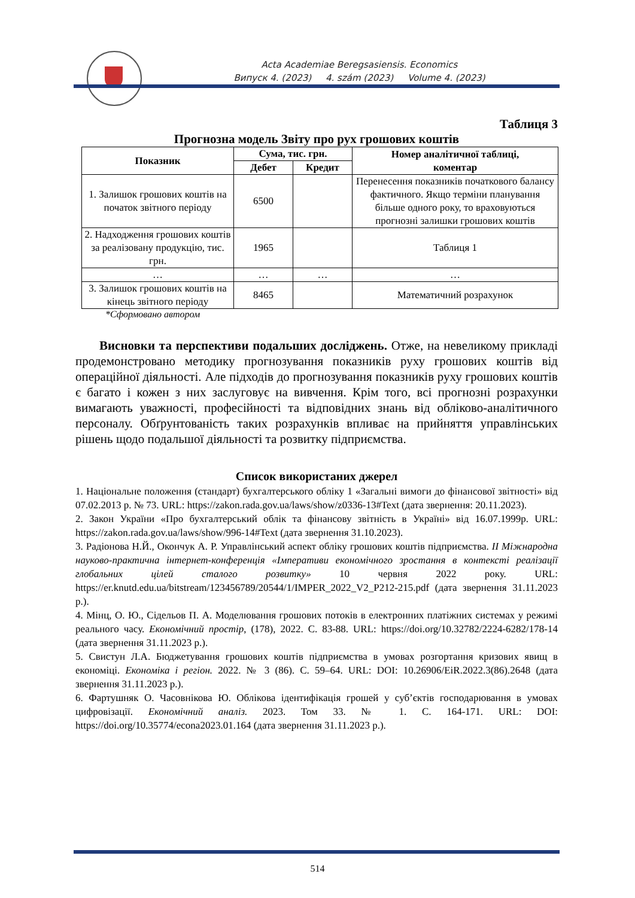Acta Academiae Beregsasiensis. Economics
Випуск 4. (2023) 4. szám (2023) Volume 4. (2023)
Таблиця 3
Прогнозна модель Звіту про рух грошових коштів
| Показник | Сума, тис. грн. | | Номер аналітичної таблиці, коментар |
| --- | --- | --- | --- |
| | Дебет | Кредит | |
| 1. Залишок грошових коштів на початок звітного періоду | 6500 | | Перенесення показників початкового балансу фактичного. Якщо терміни планування більше одного року, то враховуються прогнозні залишки грошових коштів |
| 2. Надходження грошових коштів за реалізовану продукцію, тис. грн. | 1965 | | Таблиця 1 |
| … | … | … | … |
| 3. Залишок грошових коштів на кінець звітного періоду | 8465 | | Математичний розрахунок |
*Сформовано автором
Висновки та перспективи подальших досліджень. Отже, на невеликому прикладі продемонстровано методику прогнозування показників руху грошових коштів від операційної діяльності. Але підходів до прогнозування показників руху грошових коштів є багато і кожен з них заслуговує на вивчення. Крім того, всі прогнозні розрахунки вимагають уважності, професійності та відповідних знань від обліково-аналітичного персоналу. Обґрунтованість таких розрахунків впливає на прийняття управлінських рішень щодо подальшої діяльності та розвитку підприємства.
Список використаних джерел
1. Національне положення (стандарт) бухгалтерського обліку 1 «Загальні вимоги до фінансової звітності» від 07.02.2013 р. № 73. URL: https://zakon.rada.gov.ua/laws/show/z0336-13#Text (дата звернення: 20.11.2023).
2. Закон України «Про бухгалтерський облік та фінансову звітність в Україні» від 16.07.1999р. URL: https://zakon.rada.gov.ua/laws/show/996-14#Text (дата звернення 31.10.2023).
3. Радіонова Н.Й., Окончук А. Р. Управлінський аспект обліку грошових коштів підприємства. ІІ Міжнародна науково-практична інтернет-конференція «Імперативи економічного зростання в контексті реалізації глобальних цілей сталого розвитку» 10 червня 2022 року. URL: https://er.knutd.edu.ua/bitstream/123456789/20544/1/IMPER_2022_V2_P212-215.pdf (дата звернення 31.11.2023 р.).
4. Мінц, О. Ю., Сідельов П. А. Моделювання грошових потоків в електронних платіжних системах у режимі реального часу. Економічний простір, (178), 2022. С. 83-88. URL: https://doi.org/10.32782/2224-6282/178-14 (дата звернення 31.11.2023 р.).
5. Свистун Л.А. Бюджетування грошових коштів підприємства в умовах розгортання кризових явищ в економіці. Економіка і регіон. 2022. № 3 (86). С. 59–64. URL: DOI: 10.26906/EiR.2022.3(86).2648 (дата звернення 31.11.2023 р.).
6. Фартушняк О. Часовнікова Ю. Облікова ідентифікація грошей у суб’єктів господарювання в умовах цифровізації. Економічний аналіз. 2023. Том 33. № 1. С. 164-171. URL: DOI: https://doi.org/10.35774/econa2023.01.164 (дата звернення 31.11.2023 р.).
514